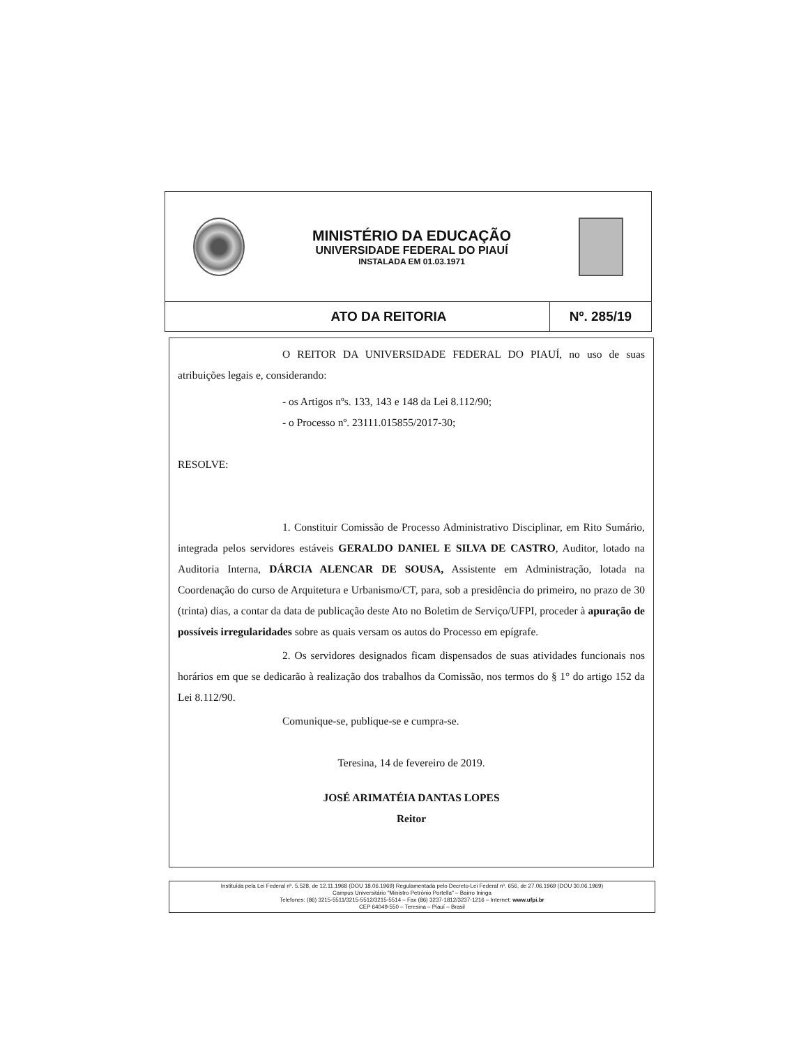MINISTÉRIO DA EDUCAÇÃO
UNIVERSIDADE FEDERAL DO PIAUÍ
INSTALADA EM 01.03.1971
ATO DA REITORIA
Nº. 285/19
O REITOR DA UNIVERSIDADE FEDERAL DO PIAUÍ, no uso de suas atribuições legais e, considerando:
- os Artigos nºs. 133, 143 e 148 da Lei 8.112/90;
- o Processo nº. 23111.015855/2017-30;
RESOLVE:
1. Constituir Comissão de Processo Administrativo Disciplinar, em Rito Sumário, integrada pelos servidores estáveis GERALDO DANIEL E SILVA DE CASTRO, Auditor, lotado na Auditoria Interna, DÁRCIA ALENCAR DE SOUSA, Assistente em Administração, lotada na Coordenação do curso de Arquitetura e Urbanismo/CT, para, sob a presidência do primeiro, no prazo de 30 (trinta) dias, a contar da data de publicação deste Ato no Boletim de Serviço/UFPI, proceder à apuração de possíveis irregularidades sobre as quais versam os autos do Processo em epígrafe.
2. Os servidores designados ficam dispensados de suas atividades funcionais nos horários em que se dedicarão à realização dos trabalhos da Comissão, nos termos do § 1° do artigo 152 da Lei 8.112/90.
Comunique-se, publique-se e cumpra-se.
Teresina, 14 de fevereiro de 2019.
JOSÉ ARIMATÉIA DANTAS LOPES
Reitor
Instituída pela Lei Federal nº. 5.528, de 12.11.1968 (DOU 18.06.1969) Regulamentada pelo Decreto-Lei Federal nº. 656, de 27.06.1969 (DOU 30.06.1969)
Campus Universitário "Ministro Petrônio Portella" – Bairro Ininga
Telefones: (86) 3215-5511/3215-5512/3215-5514 – Fax (86) 3237-1812/3237-1216 – Internet: www.ufpi.br
CEP 64049-550 – Teresina – Piauí – Brasil